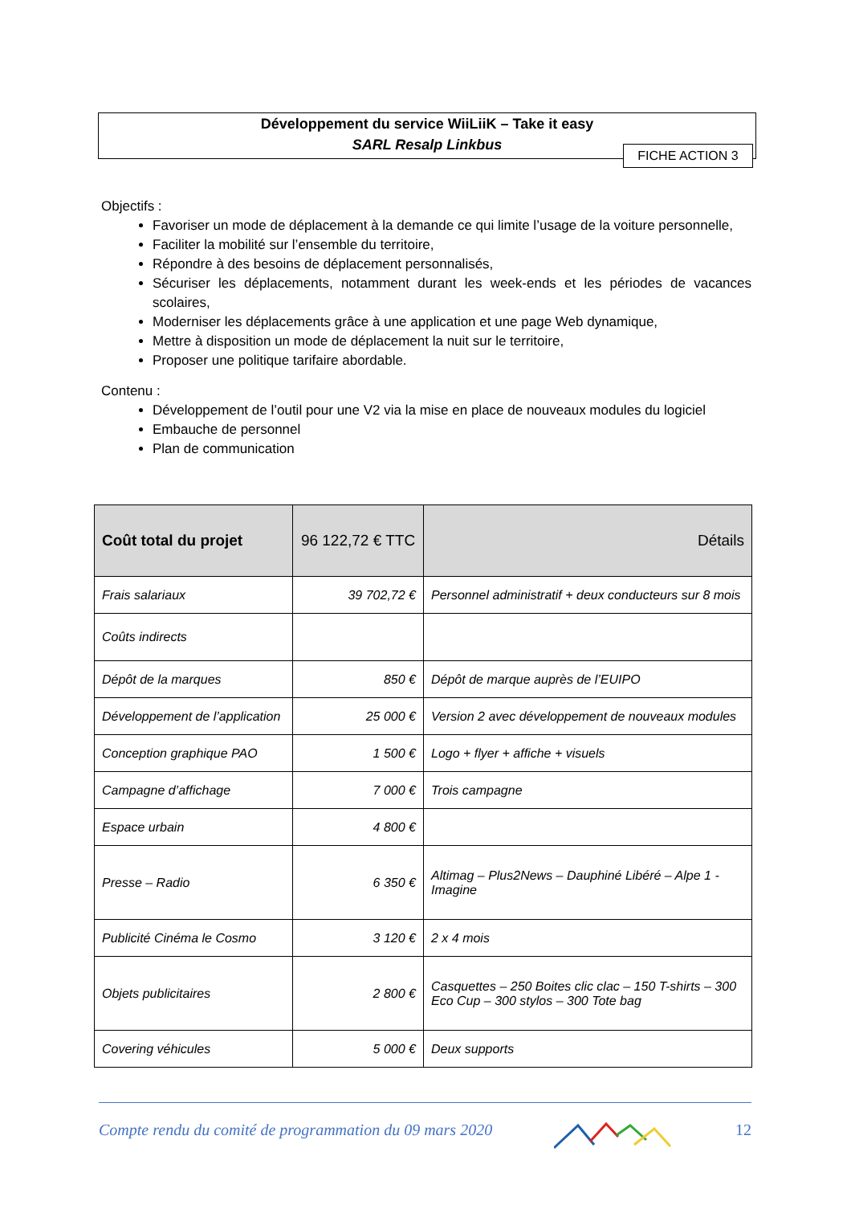Développement du service WiiLiiK – Take it easy
SARL Resalp Linkbus
FICHE ACTION 3
Objectifs :
Favoriser un mode de déplacement à la demande ce qui limite l’usage de la voiture personnelle,
Faciliter la mobilité sur l’ensemble du territoire,
Répondre à des besoins de déplacement personnalisés,
Sécuriser les déplacements, notamment durant les week-ends et les périodes de vacances scolaires,
Moderniser les déplacements grâce à une application et une page Web dynamique,
Mettre à disposition un mode de déplacement la nuit sur le territoire,
Proposer une politique tarifaire abordable.
Contenu :
Développement de l’outil pour une V2 via la mise en place de nouveaux modules du logiciel
Embauche de personnel
Plan de communication
| Coût total du projet | 96 122,72 € TTC | Détails |
| --- | --- | --- |
| Frais salariaux | 39 702,72 € | Personnel administratif + deux conducteurs sur 8 mois |
| Coûts indirects | | |
| Dépôt de la marques | 850 € | Dépôt de marque auprès de l’EUIPO |
| Développement de l’application | 25 000 € | Version 2 avec développement de nouveaux modules |
| Conception graphique PAO | 1 500 € | Logo + flyer + affiche + visuels |
| Campagne d’affichage | 7 000 € | Trois campagne |
| Espace urbain | 4 800 € | |
| Presse – Radio | 6 350 € | Altimag – Plus2News – Dauphiné Libéré – Alpe 1 - Imagine |
| Publicité Cinéma le Cosmo | 3 120 € | 2 x 4 mois |
| Objets publicitaires | 2 800 € | Casquettes – 250 Boites clic clac – 150 T-shirts – 300 Eco Cup – 300 stylos – 300 Tote bag |
| Covering véhicules | 5 000 € | Deux supports |
Compte rendu du comité de programmation du 09 mars 2020 12